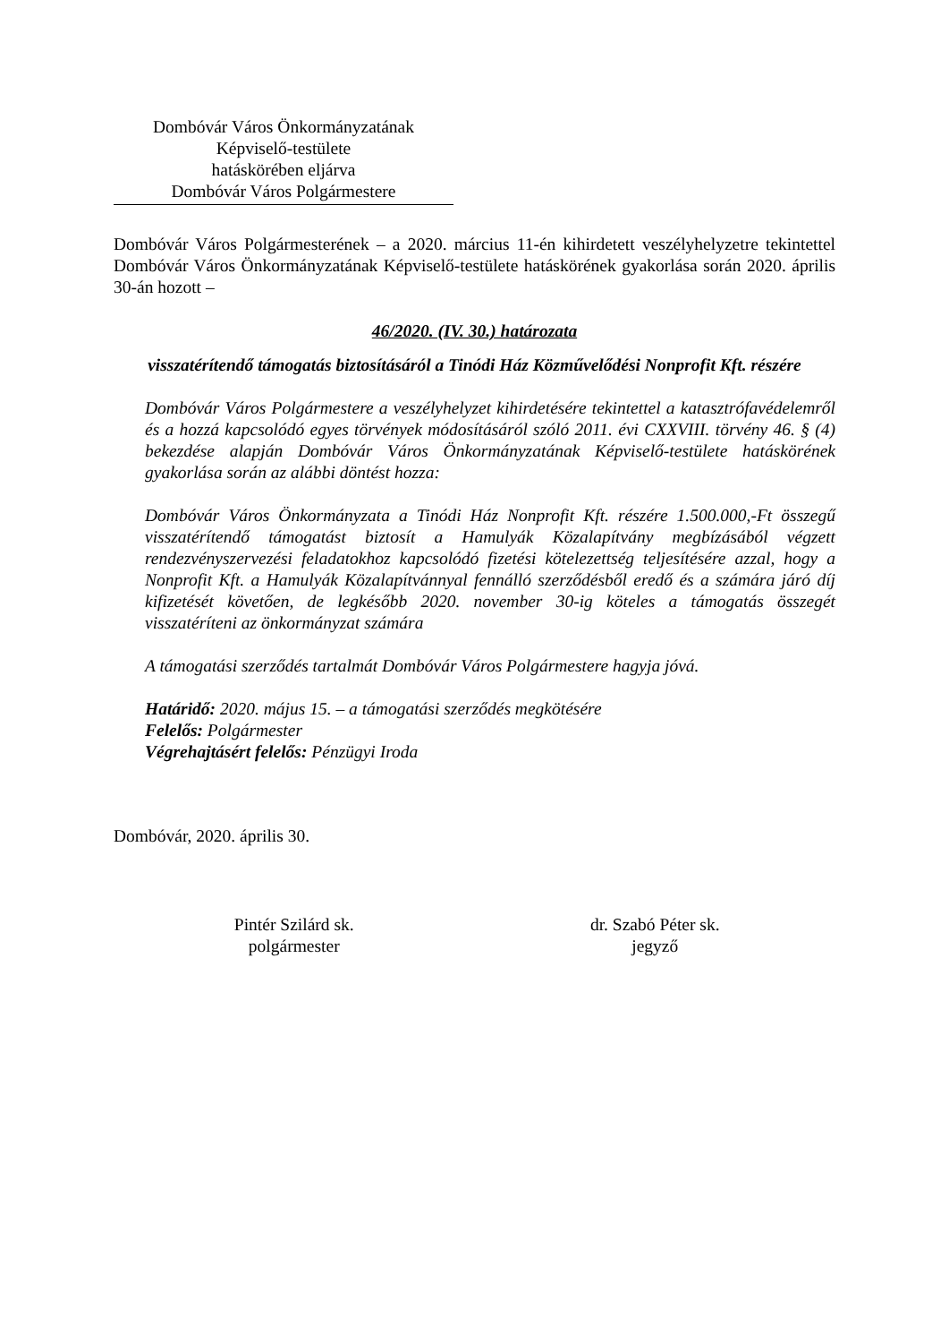Dombóvár Város Önkormányzatának
Képviselő-testülete
hatáskörében eljárva
Dombóvár Város Polgármestere
Dombóvár Város Polgármesterének – a 2020. március 11-én kihirdetett veszélyhelyzetre tekintettel Dombóvár Város Önkormányzatának Képviselő-testülete hatáskörének gyakorlása során 2020. április 30-án hozott –
46/2020. (IV. 30.) határozata
visszatérítendő támogatás biztosításáról a Tinódi Ház Közművelődési Nonprofit Kft. részére
Dombóvár Város Polgármestere a veszélyhelyzet kihirdetésére tekintettel a katasztrófavédelemről és a hozzá kapcsolódó egyes törvények módosításáról szóló 2011. évi CXXVIII. törvény 46. § (4) bekezdése alapján Dombóvár Város Önkormányzatának Képviselő-testülete hatáskörének gyakorlása során az alábbi döntést hozza:
Dombóvár Város Önkormányzata a Tinódi Ház Nonprofit Kft. részére 1.500.000,-Ft összegű visszatérítendő támogatást biztosít a Hamulyák Közalapítvány megbízásából végzett rendezvényszervezési feladatokhoz kapcsolódó fizetési kötelezettség teljesítésére azzal, hogy a Nonprofit Kft. a Hamulyák Közalapítvánnyal fennálló szerződésből eredő és a számára járó díj kifizetését követően, de legkésőbb 2020. november 30-ig köteles a támogatás összegét visszatéríteni az önkormányzat számára
A támogatási szerződés tartalmát Dombóvár Város Polgármestere hagyja jóvá.
Határidő: 2020. május 15. – a támogatási szerződés megkötésére
Felelős: Polgármester
Végrehajtásért felelős: Pénzügyi Iroda
Dombóvár, 2020. április 30.
Pintér Szilárd sk.
polgármester
dr. Szabó Péter sk.
jegyző